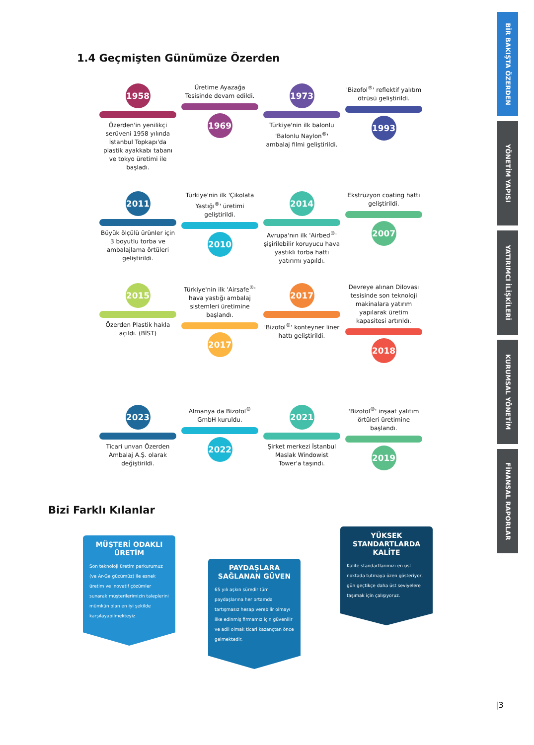BİR BAKIŞTA ÖZERDEN
YÖNETİM YAPISI
YATIRIMCI İLİŞKİLERİ
KURUMSAL YÖNETİM
FİNANSAL RAPORLAR
1.4 Geçmişten Günümüze Özerden
1958
Özerden'in yenilikçi serüveni 1958 yılında İstanbul Topkapı'da plastik ayakkabı tabanı ve tokyo üretimi ile başladı.
Üretime Ayazağa Tesisinde devam edildi.
1969
1973
Türkiye'nin ilk balonlu 'Balonlu Naylon<sup>®</sup>' ambalaj filmi geliştirildi.
'Bizofol<sup>®</sup>' reflektif yalıtım ötrüsü geliştirildi.
1993
2011
Büyük ölçülü ürünler için 3 boyutlu torba ve ambalajlama örtüleri geliştirildi.
Türkiye'nin ilk 'Çikolata Yastığı<sup>®</sup>' üretimi geliştirildi.
2010
2014
Avrupa'nın ilk 'Airbed<sup>®</sup>' şişirilebilir koruyucu hava yastıklı torba hattı yatırımı yapıldı.
Ekstrüzyon coating hattı geliştirildi.
2007
2015
Özerden Plastik hakla açıldı. (BİST)
Türkiye'nin ilk 'Airsafe<sup>®</sup>' hava yastığı ambalaj sistemleri üretimine başlandı.
2017
2017
'Bizofol<sup>®</sup>' konteyner liner hattı geliştirildi.
Devreye alınan Dilovası tesisinde son teknoloji makinalara yatırım yapılarak üretim kapasitesi artırıldı.
2018
2023
Ticari unvan Özerden Ambalaj A.Ş. olarak değiştirildi.
Almanya da Bizofol<sup>®</sup> GmbH kuruldu.
2022
2021
Şirket merkezi İstanbul Maslak Windowist Tower'a taşındı.
'Bizofol<sup>®</sup>' inşaat yalıtım örtüleri üretimine başlandı.
2019
Bizi Farklı Kılanlar
MÜŞTERİ ODAKLI ÜRETİM
Son teknoloji üretim parkurumuz (ve Ar-Ge gücümüz) ile esnek üretim ve inovatif çözümler sunarak müşterilerimizin taleplerini mümkün olan en iyi şekilde karşılayabilmekteyiz.
PAYDAŞLARA SAĞLANAN GÜVEN
65 yılı aşkın süredir tüm paydaşlarına her ortamda tartışmasız hesap verebilir olmayı ilke edinmiş firmamız için güvenilir ve adil olmak ticari kazançtan önce gelmektedir.
YÜKSEK STANDARTLARDA KALİTE
Kalite standartlarımızı en üst noktada tutmaya özen gösteriyor, gün geçtikçe daha üst seviyelere taşımak için çalışıyoruz.
|3